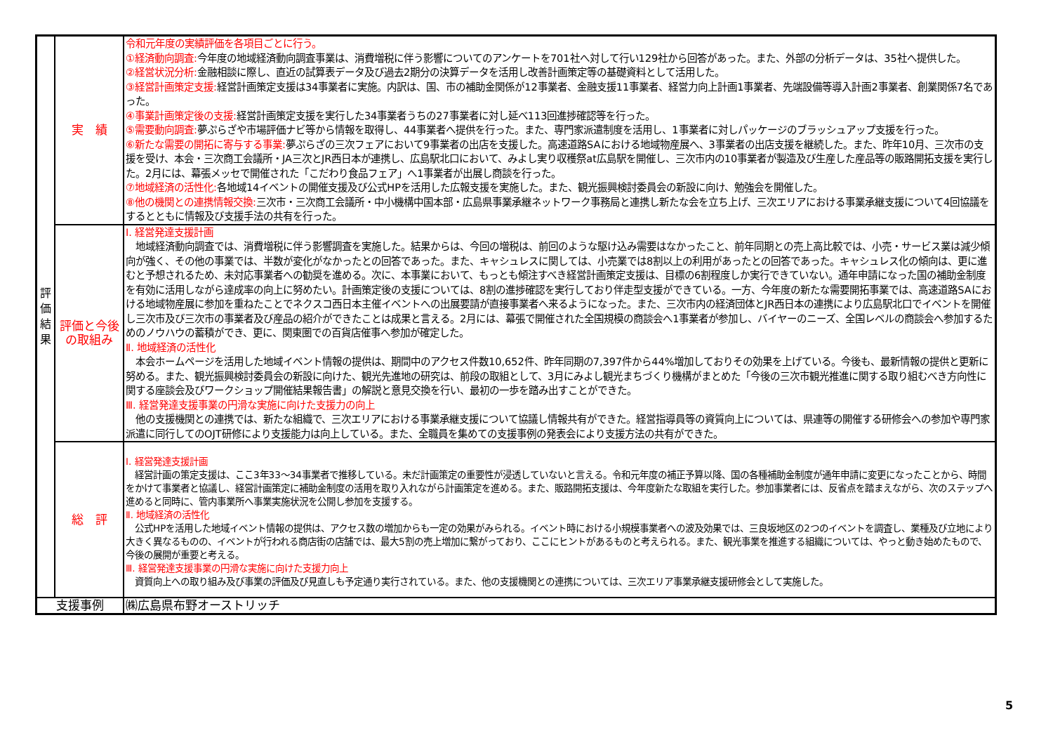| 評 価 結 果 | 実 績 | 令和元年度の実績評価を各項目ごとに行う。 ①経済動向調査: 今年度の地域経済動向調査事業は、消費増税に伴う影響についてのアンケートを701社へ対して行い129社から回答があった。また、外部の分析データは、35社へ提供した。 ②経営状況分析: 金融相談に際し、直近の試算表データ及び過去2期分の決算データを活用し改善計画策定等の基礎資料として活用した。 ③経営計画策定支援: 経営計画策定支援は34事業者に実施。内訳は、国、市の補助金関係が12事業者、金融支援11事業者、経営力向上計画1事業者、先端設備等導入計画2事業者、創業関係7名であった。 ④事業計画策定後の支援: 経営計画策定支援を実行した34事業者うちの27事業者に対し延べ113回進捗確認等を行った。 ⑤需要動向調査: 夢ぷらざや市場評価ナビ等から情報を取得し、44事業者へ提供を行った。また、専門家派遣制度を活用し、1事業者に対しパッケージのブラッシュアップ支援を行った。 ⑥新たな需要の開拓に寄与する事業: 夢ぷらざの三次フェアにおいて9事業者の出店を支援した。高速道路SAにおける地域物産展へ、3事業者の出店支援を継続した。また、昨年10月、三次市の支援を受け、本会・三次商工会議所・JA三次とJR西日本が連携し、広島駅北口において、みよし実り収穫祭at広島駅を開催し、三次市内の10事業者が製造及び生産した産品等の販路開拓支援を実行した。2月には、幕張メッセで開催された「こだわり食品フェア」へ1事業者が出展し商談を行った。 ⑦地域経済の活性化: 各地域14イベントの開催支援及び公式HPを活用した広報支援を実施した。また、観光振興検討委員会の新設に向け、勉強会を開催した。 ⑧他の機関との連携情報交換: 三次市・三次商工会議所・中小機構中国本部・広島県事業承継ネットワーク事務局と連携し新たな会を立ち上げ、三次エリアにおける事業承継支援について4回協議をするとともに情報及び支援手法の共有を行った。 |
| | 評価と今後の取組み | Ⅰ. 経営発達支援計画 地域経済動向調査では、消費増税に伴う影響調査を実施した。結果からは、今回の増税は、前回のような駆け込み需要はなかったこと、前年同期との売上高比較では、小売・サービス業は減少傾向が強く、その他の事業では、半数が変化がなかったとの回答であった。また、キャシュレスに関しては、小売業では8割以上の利用があったとの回答であった。キャシュレス化の傾向は、更に進むと予想されるため、未対応事業者への勧奨を進める。次に、本事業において、もっとも傾注すべき経営計画策定支援は、目標の6割程度しか実行できていない。通年申請になった国の補助金制度を有効に活用しながら達成率の向上に努めたい。計画策定後の支援については、8割の進捗確認を実行しており伴走型支援ができている。一方、今年度の新たな需要開拓事業では、高速道路SAにおける地域物産展に参加を重ねたことでネクスコ西日本主催イベントへの出展要請が直接事業者へ来るようになった。また、三次市内の経済団体とJR西日本の連携により広島駅北口でイベントを開催し三次市及び三次市の事業者及び産品の紹介ができたことは成果と言える。2月には、幕張で開催された全国規模の商談会へ1事業者が参加し、バイヤーのニーズ、全国レベルの商談会へ参加するためのノウハウの蓄積ができ、更に、関東圏での百貨店催事へ参加が確定した。 Ⅱ. 地域経済の活性化 本会ホームページを活用した地域イベント情報の提供は、期間中のアクセス件数10,652件、昨年同期の7,397件から44%増加しておりその効果を上げている。今後も、最新情報の提供と更新に努める。また、観光振興検討委員会の新設に向けた、観光先進地の研究は、前段の取組として、3月にみよし観光まちづくり機構がまとめた「今後の三次市観光推進に関する取り組むべき方向性に関する座談会及びワークショップ開催結果報告書」の解説と意見交換を行い、最初の一歩を踏み出すことができた。 Ⅲ. 経営発達支援事業の円滑な実施に向けた支援力の向上 他の支援機関との連携では、新たな組織で、三次エリアにおける事業承継支援について協議し情報共有ができた。経営指導員等の資質向上については、県連等の開催する研修会への参加や専門家派遣に同行してのOJT研修により支援能力は向上している。また、全職員を集めての支援事例の発表会により支援方法の共有ができた。 |
| | 総 評 | Ⅰ. 経営発達支援計画 経営計画の策定支援は、ここ3年33～34事業者で推移している。未だ計画策定の重要性が浸透していないと言える。令和元年度の補正予算以降、国の各種補助金制度が通年申請に変更になったことから、時間をかけて事業者と協議し、経営計画策定に補助金制度の活用を取り入れながら計画策定を進める。また、販路開拓支援は、今年度新たな取組を実行した。参加事業者には、反省点を踏まえながら、次のステップへ進めると同時に、管内事業所へ事業実施状況を公開し参加を支援する。 Ⅱ. 地域経済の活性化 公式HPを活用した地域イベント情報の提供は、アクセス数の増加からも一定の効果がみられる。イベント時における小規模事業者への波及効果では、三良坂地区の2つのイベントを調査し、業種及び立地により大きく異なるものの、イベントが行われる商店街の店舗では、最大5割の売上増加に繋がっており、ここにヒントがあるものと考えられる。また、観光事業を推進する組織については、やっと動き始めたもので、今後の展開が重要と考える。 Ⅲ. 経営発達支援事業の円滑な実施に向けた支援力向上 資質向上への取り組み及び事業の評価及び見直しも予定通り実行されている。また、他の支援機関との連携については、三次エリア事業承継支援研修会として実施した。 |
| 支援事例 | | ㈱広島県布野オーストリッチ |
5